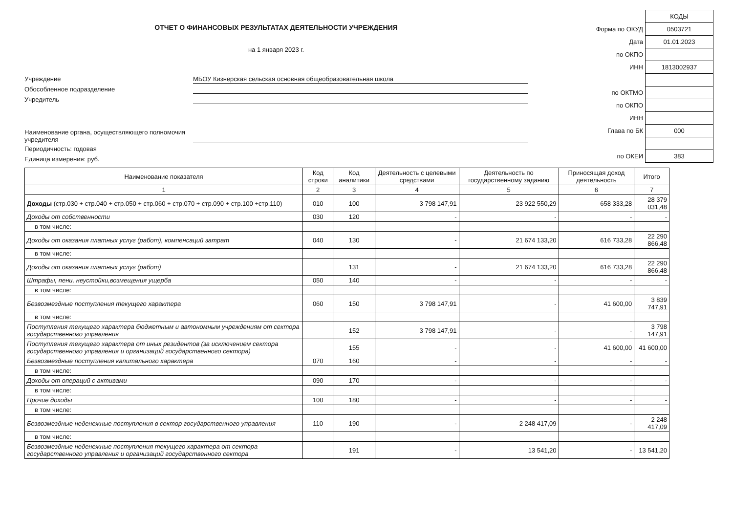ОТЧЕТ О ФИНАНСОВЫХ РЕЗУЛЬТАТАХ ДЕЯТЕЛЬНОСТИ УЧРЕЖДЕНИЯ
на 1 января 2023 г.
Учреждение МБОУ Кизнерская сельская основная общеобразовательная школа
Обособленное подразделение
Учредитель
Наименование органа, осуществляющего полномочия учредителя
Периодичность: годовая
Единица измерения: руб.
| | КОДЫ |
| Форма по ОКУД | 0503721 |
| Дата | 01.01.2023 |
| по ОКПО | |
| ИНН | 1813002937 |
| по ОКТМО | |
| по ОКПО | |
| ИНН | |
| Глава по БК | 000 |
| по ОКЕИ | 383 |
| Наименование показателя | Код строки | Код аналитики | Деятельность с целевыми средствами | Деятельность по государственному заданию | Приносящая доход деятельность | Итого |
| --- | --- | --- | --- | --- | --- | --- |
| 1 | 2 | 3 | 4 | 5 | 6 | 7 |
| Доходы (стр.030 + стр.040 + стр.050 + стр.060 + стр.070 + стр.090 + стр.100 +стр.110) | 010 | 100 | 3 798 147,91 | 23 922 550,29 | 658 333,28 | 28 379 031,48 |
| Доходы от собственности | 030 | 120 | - | - | - | - |
| в том числе: | | | | | | |
| Доходы от оказания платных услуг (работ), компенсаций затрат | 040 | 130 | - | 21 674 133,20 | 616 733,28 | 22 290 866,48 |
| в том числе: | | | | | | |
| Доходы от оказания платных услуг (работ) | | 131 | - | 21 674 133,20 | 616 733,28 | 22 290 866,48 |
| Штрафы, пени, неустойки,возмещения ущерба | 050 | 140 | - | - | - | - |
| в том числе: | | | | | | |
| Безвозмездные поступления текущего характера | 060 | 150 | 3 798 147,91 | - | 41 600,00 | 3 839 747,91 |
| в том числе: | | | | | | |
| Поступления текущего характера бюджетным и автономным учреждениям от сектора государственного управления | | 152 | 3 798 147,91 | - | - | 3 798 147,91 |
| Поступления текущего характера от иных резидентов (за исключением сектора государственного управления и организаций государственного сектора) | | 155 | - | - | 41 600,00 | 41 600,00 |
| Безвозмездные поступления капитального характера | 070 | 160 | - | - | - | - |
| в том числе: | | | | | | |
| Доходы от операций с активами | 090 | 170 | - | - | - | - |
| в том числе: | | | | | | |
| Прочие доходы | 100 | 180 | - | - | - | - |
| в том числе: | | | | | | |
| Безвозмездные неденежные поступления в сектор государственного управления | 110 | 190 | - | 2 248 417,09 | - | 2 248 417,09 |
| в том числе: | | | | | | |
| Безвозмездные неденежные поступления текущего характера от сектора государственного управления и организаций государственного сектора | | 191 | - | 13 541,20 | - | 13 541,20 |